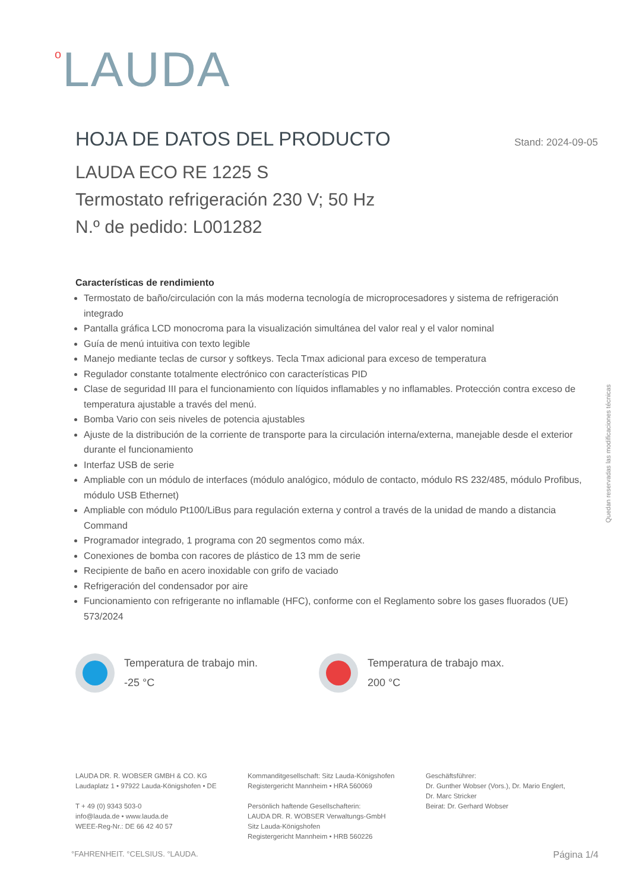<sup>o</sup> LAUDA
HOJA DE DATOS DEL PRODUCTO
Stand: 2024-09-05
LAUDA ECO RE 1225 S
Termostato refrigeración 230 V; 50 Hz
N.º de pedido: L001282
Características de rendimiento
Termostato de baño/circulación con la más moderna tecnología de microprocesadores y sistema de refrigeración integrado
Pantalla gráfica LCD monocroma para la visualización simultánea del valor real y el valor nominal
Guía de menú intuitiva con texto legible
Manejo mediante teclas de cursor y softkeys. Tecla Tmax adicional para exceso de temperatura
Regulador constante totalmente electrónico con características PID
Clase de seguridad III para el funcionamiento con líquidos inflamables y no inflamables. Protección contra exceso de temperatura ajustable a través del menú.
Bomba Vario con seis niveles de potencia ajustables
Ajuste de la distribución de la corriente de transporte para la circulación interna/externa, manejable desde el exterior durante el funcionamiento
Interfaz USB de serie
Ampliable con un módulo de interfaces (módulo analógico, módulo de contacto, módulo RS 232/485, módulo Profibus, módulo USB Ethernet)
Ampliable con módulo Pt100/LiBus para regulación externa y control a través de la unidad de mando a distancia Command
Programador integrado, 1 programa con 20 segmentos como máx.
Conexiones de bomba con racores de plástico de 13 mm de serie
Recipiente de baño en acero inoxidable con grifo de vaciado
Refrigeración del condensador por aire
Funcionamiento con refrigerante no inflamable (HFC), conforme con el Reglamento sobre los gases fluorados (UE) 573/2024
Temperatura de trabajo min.
-25 °C
Temperatura de trabajo max.
200 °C
Quedan reservadas las modificaciones técnicas
LAUDA DR. R. WOBSER GMBH & CO. KG
Laudaplatz 1 • 97922 Lauda-Königshofen • DE
T + 49 (0) 9343 503-0
info@lauda.de • www.lauda.de
WEEE-Reg-Nr.: DE 66 42 40 57
Kommanditgesellschaft: Sitz Lauda-Königshofen
Registergericht Mannheim • HRA 560069
Persönlich haftende Gesellschafterin:
LAUDA DR. R. WOBSER Verwaltungs-GmbH
Sitz Lauda-Königshofen
Registergericht Mannheim • HRB 560226
Geschäftsführer:
Dr. Gunther Wobser (Vors.), Dr. Mario Englert,
Dr. Marc Stricker
Beirat: Dr. Gerhard Wobser
°FAHRENHEIT. °CELSIUS. °LAUDA. Página 1/4